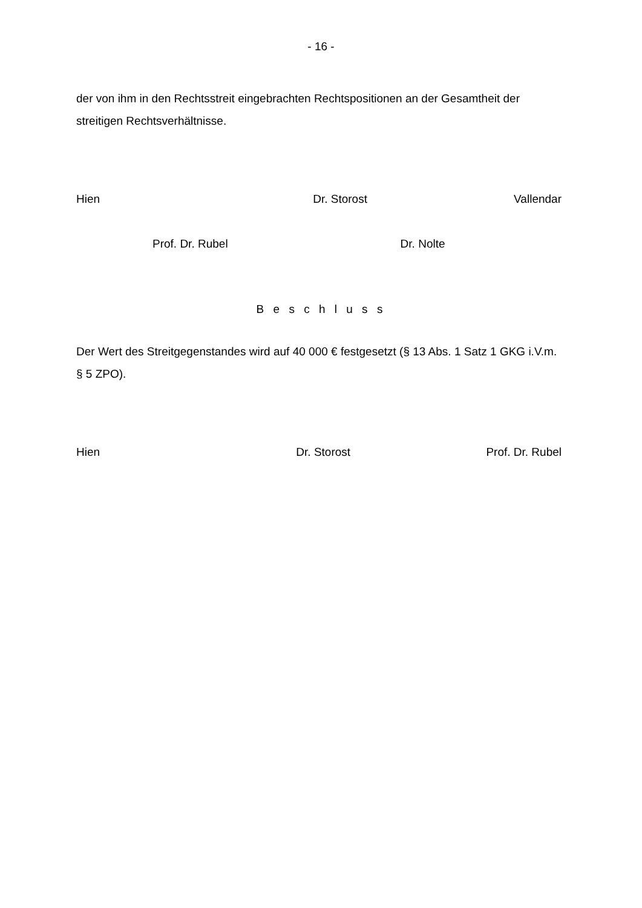- 16 -
der von ihm in den Rechtsstreit eingebrachten Rechtspositionen an der Gesamtheit der streitigen Rechtsverhältnisse.
Hien Dr. Storost Vallendar
Prof. Dr. Rubel Dr. Nolte
B e s c h l u s s
Der Wert des Streitgegenstandes wird auf 40 000 € festgesetzt (§ 13 Abs. 1 Satz 1 GKG i.V.m. § 5 ZPO).
Hien Dr. Storost Prof. Dr. Rubel